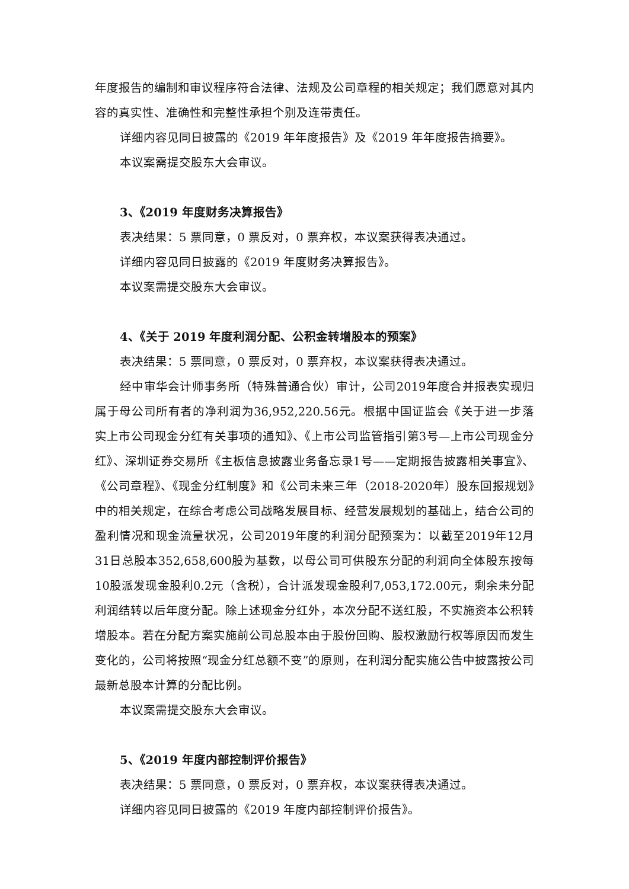年度报告的编制和审议程序符合法律、法规及公司章程的相关规定；我们愿意对其内容的真实性、准确性和完整性承担个别及连带责任。
详细内容见同日披露的《2019 年年度报告》及《2019 年年度报告摘要》。
本议案需提交股东大会审议。
3、《2019 年度财务决算报告》
表决结果：5 票同意，0 票反对，0 票弃权，本议案获得表决通过。
详细内容见同日披露的《2019 年度财务决算报告》。
本议案需提交股东大会审议。
4、《关于 2019 年度利润分配、公积金转增股本的预案》
表决结果：5 票同意，0 票反对，0 票弃权，本议案获得表决通过。
经中审华会计师事务所（特殊普通合伙）审计，公司2019年度合并报表实现归属于母公司所有者的净利润为36,952,220.56元。根据中国证监会《关于进一步落实上市公司现金分红有关事项的通知》、《上市公司监管指引第3号—上市公司现金分红》、深圳证券交易所《主板信息披露业务备忘录1号——定期报告披露相关事宜》、《公司章程》、《现金分红制度》和《公司未来三年（2018-2020年）股东回报规划》中的相关规定，在综合考虑公司战略发展目标、经营发展规划的基础上，结合公司的盈利情况和现金流量状况，公司2019年度的利润分配预案为：以截至2019年12月31日总股本352,658,600股为基数，以母公司可供股东分配的利润向全体股东按每10股派发现金股利0.2元（含税），合计派发现金股利7,053,172.00元，剩余未分配利润结转以后年度分配。除上述现金分红外，本次分配不送红股，不实施资本公积转增股本。若在分配方案实施前公司总股本由于股份回购、股权激励行权等原因而发生变化的，公司将按照“现金分红总额不变”的原则，在利润分配实施公告中披露按公司最新总股本计算的分配比例。
本议案需提交股东大会审议。
5、《2019 年度内部控制评价报告》
表决结果：5 票同意，0 票反对，0 票弃权，本议案获得表决通过。
详细内容见同日披露的《2019 年度内部控制评价报告》。